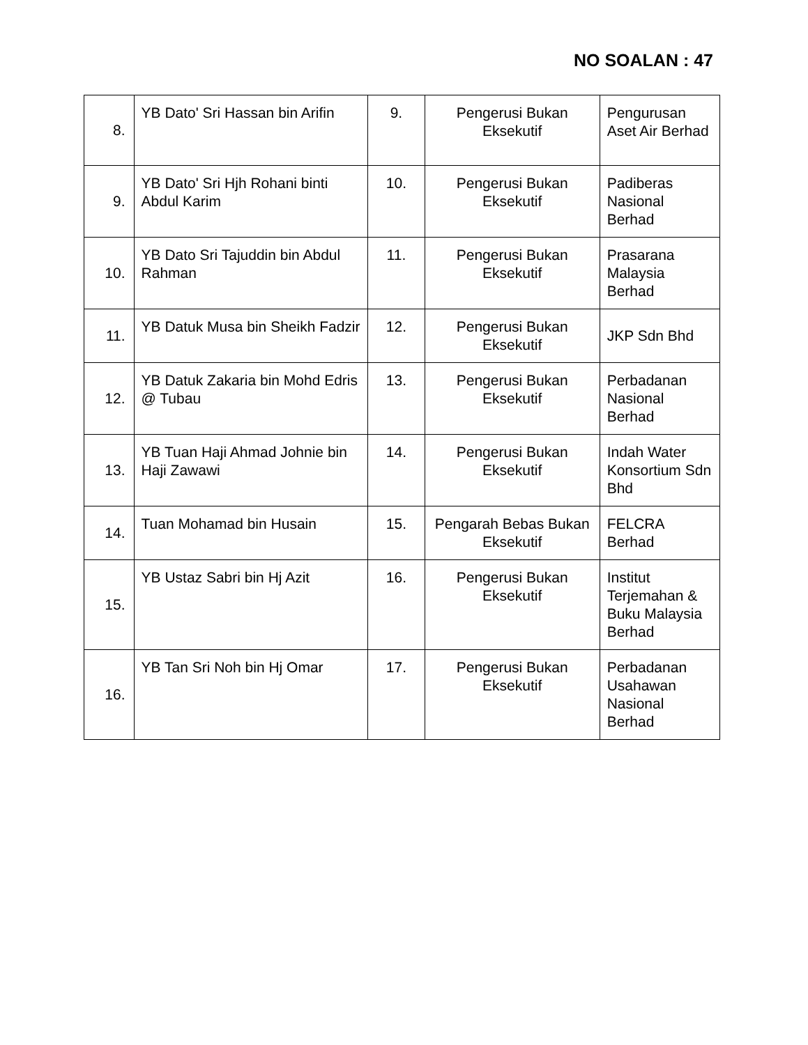NO SOALAN : 47
| 8. | YB Dato' Sri Hassan bin Arifin | 9. | Pengerusi Bukan Eksekutif | Pengurusan Aset Air Berhad |
| 9. | YB Dato' Sri Hjh Rohani binti Abdul Karim | 10. | Pengerusi Bukan Eksekutif | Padiberas Nasional Berhad |
| 10. | YB Dato Sri Tajuddin bin Abdul Rahman | 11. | Pengerusi Bukan Eksekutif | Prasarana Malaysia Berhad |
| 11. | YB Datuk Musa bin Sheikh Fadzir | 12. | Pengerusi Bukan Eksekutif | JKP Sdn Bhd |
| 12. | YB Datuk Zakaria bin Mohd Edris @ Tubau | 13. | Pengerusi Bukan Eksekutif | Perbadanan Nasional Berhad |
| 13. | YB Tuan Haji Ahmad Johnie bin Haji Zawawi | 14. | Pengerusi Bukan Eksekutif | Indah Water Konsortium Sdn Bhd |
| 14. | Tuan Mohamad bin Husain | 15. | Pengarah Bebas Bukan Eksekutif | FELCRA Berhad |
| 15. | YB Ustaz Sabri bin Hj Azit | 16. | Pengerusi Bukan Eksekutif | Institut Terjemahan & Buku Malaysia Berhad |
| 16. | YB Tan Sri Noh bin Hj Omar | 17. | Pengerusi Bukan Eksekutif | Perbadanan Usahawan Nasional Berhad |